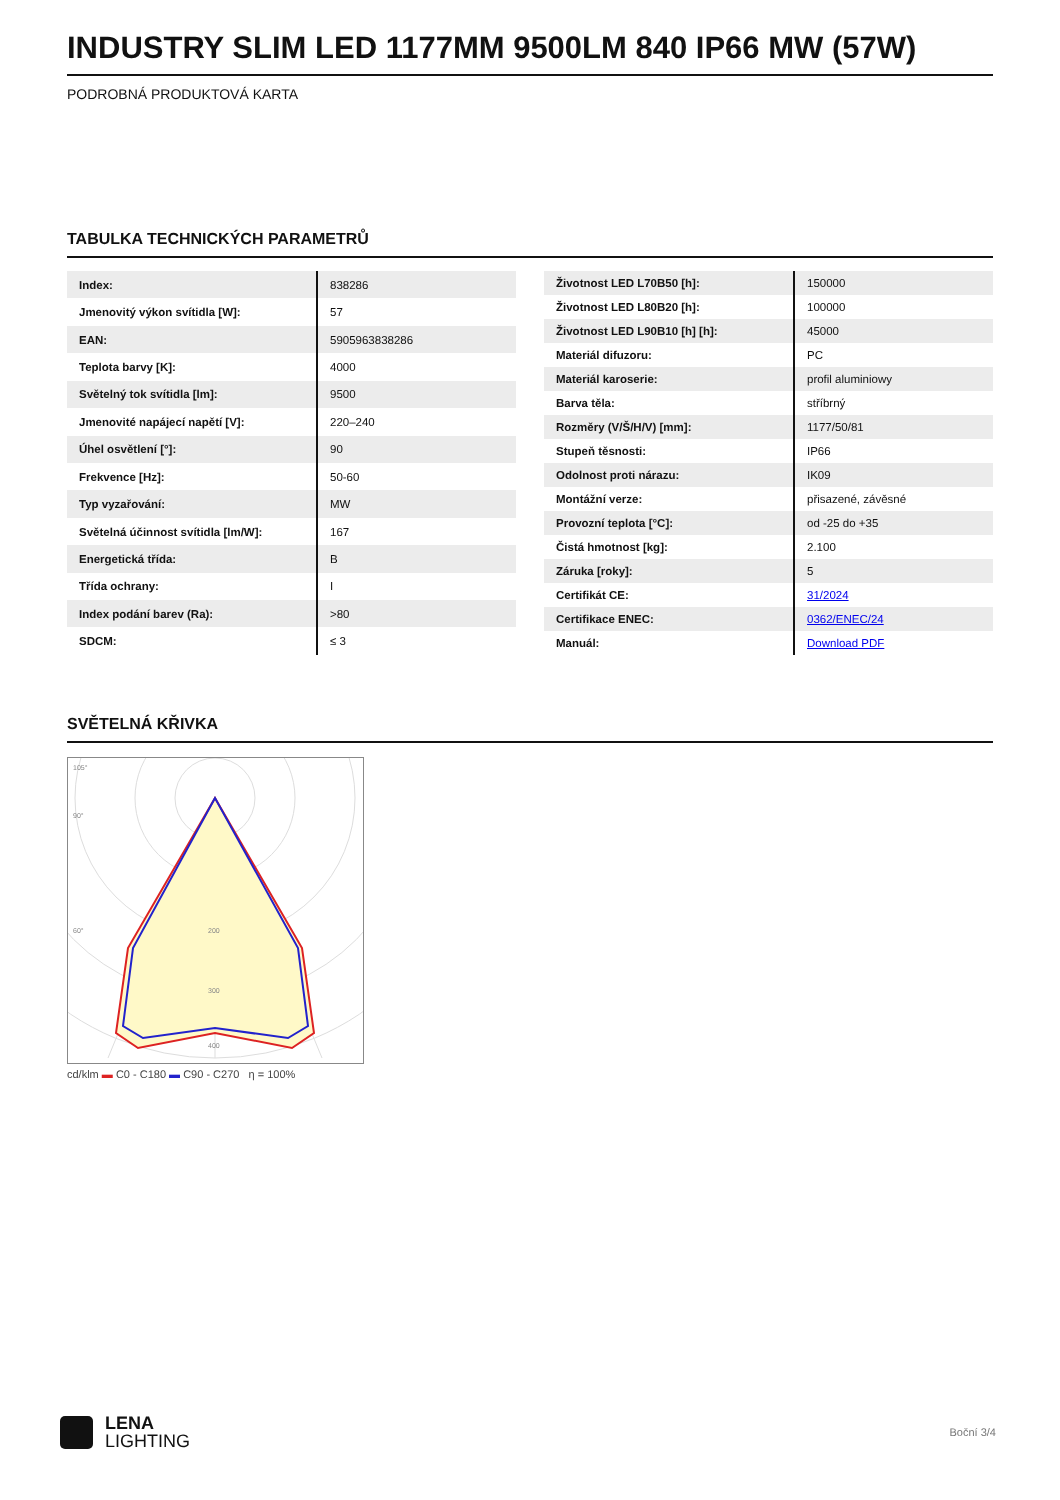INDUSTRY SLIM LED 1177MM 9500LM 840 IP66 MW (57W)
PODROBNÁ PRODUKTOVÁ KARTA
TABULKA TECHNICKÝCH PARAMETRŮ
| Index: | 838286 |
| Jmenovitý výkon svítidla [W]: | 57 |
| EAN: | 5905963838286 |
| Teplota barvy [K]: | 4000 |
| Světelný tok svítidla [lm]: | 9500 |
| Jmenovité napájecí napětí [V]: | 220–240 |
| Úhel osvětlení [°]: | 90 |
| Frekvence [Hz]: | 50-60 |
| Typ vyzařování: | MW |
| Světelná účinnost svítidla [lm/W]: | 167 |
| Energetická třída: | B |
| Třída ochrany: | I |
| Index podání barev (Ra): | >80 |
| SDCM: | ≤ 3 |
| Životnost LED L70B50 [h]: | 150000 |
| Životnost LED L80B20 [h]: | 100000 |
| Životnost LED L90B10 [h] [h]: | 45000 |
| Materiál difuzoru: | PC |
| Materiál karoserie: | profil aluminiowy |
| Barva těla: | stříbrný |
| Rozměry (V/Š/H/V) [mm]: | 1177/50/81 |
| Stupeň těsnosti: | IP66 |
| Odolnost proti nárazu: | IK09 |
| Montážní verze: | přisazené, závěsné |
| Provozní teplota [°C]: | od -25 do +35 |
| Čistá hmotnost [kg]: | 2.100 |
| Záruka [roky]: | 5 |
| Certifikát CE: | 31/2024 |
| Certifikace ENEC: | 0362/ENEC/24 |
| Manuál: | Download PDF |
SVĚTELNÁ KŘIVKA
105°
90°
60°
200
300
400
cd/klm ▬ C0 - C180 ▬ C90 - C270 η = 100%
LENA
LIGHTING
Boční 3/4